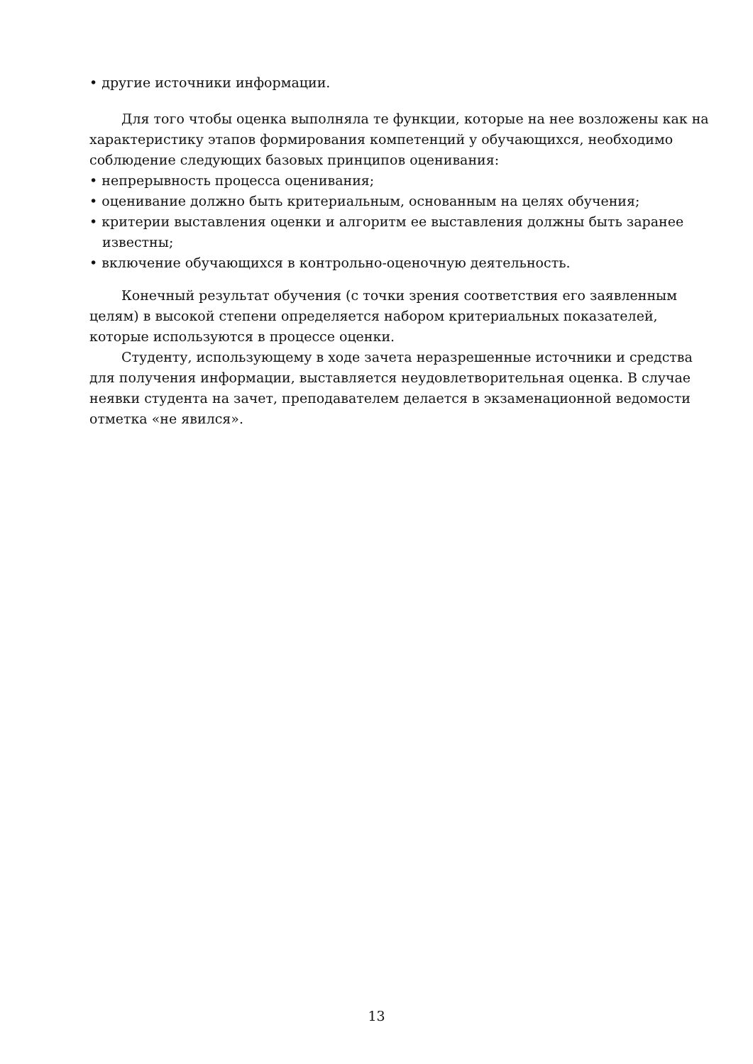• другие источники информации.
Для того чтобы оценка выполняла те функции, которые на нее возложены как на характеристику этапов формирования компетенций у обучающихся, необходимо соблюдение следующих базовых принципов оценивания:
• непрерывность процесса оценивания;
• оценивание должно быть критериальным, основанным на целях обучения;
• критерии выставления оценки и алгоритм ее выставления должны быть заранее известны;
• включение обучающихся в контрольно-оценочную деятельность.
Конечный результат обучения (с точки зрения соответствия его заявленным целям) в высокой степени определяется набором критериальных показателей, которые используются в процессе оценки.
Студенту, использующему в ходе зачета неразрешенные источники и средства для получения информации, выставляется неудовлетворительная оценка. В случае неявки студента на зачет, преподавателем делается в экзаменационной ведомости отметка «не явился».
13